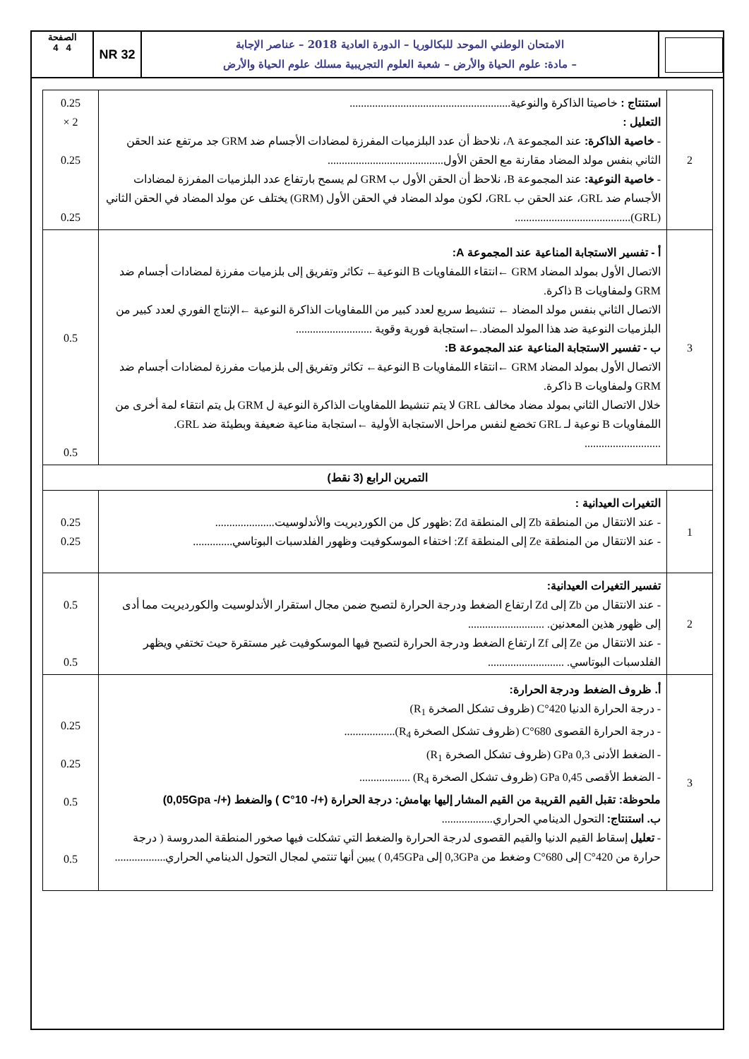الصفحة
4 4
NR 32
الامتحان الوطني الموحد للبكالوريا – الدورة العادية 2018 – عناصر الإجابة
– مادة: علوم الحياة والأرض – شعبة العلوم التجريبية مسلك علوم الحياة والأرض
| 2 | استنتاج : خاصيتا الذاكرة والنوعية......................................................... التعليل : - خاصية الذاكرة: عند المجموعة A، نلاحظ أن عدد البلزميات المفرزة لمضادات الأجسام ضد GRM جد مرتفع عند الحقن الثاني بنفس مولد المضاد مقارنة مع الحقن الأول......................................... - خاصية النوعية: عند المجموعة B، نلاحظ أن الحقن الأول ب GRM لم يسمح بارتفاع عدد البلزميات المفرزة لمضادات الأجسام ضد GRL، عند الحقن ب GRL، لكون مولد المضاد في الحقن الأول (GRM) يختلف عن مولد المضاد في الحقن الثاني (GRL)......................................... | 0.25 × 2 0.25 0.25 |
| 3 | أ - تفسير الاستجابة المناعية عند المجموعة A: الاتصال الأول بمولد المضاد GRM ←انتقاء اللمفاويات B النوعية← تكاثر وتفريق إلى بلزميات مفرزة لمضادات أجسام ضد GRM ولمفاويات B ذاكرة. الاتصال الثاني بنفس مولد المضاد ← تنشيط سريع لعدد كبير من اللمفاويات الذاكرة النوعية ←الإنتاج الفوري لعدد كبير من البلزميات النوعية ضد هذا المولد المضاد.←استجابة فورية وقوية ........................... ب - تفسير الاستجابة المناعية عند المجموعة B: الاتصال الأول بمولد المضاد GRM ←انتقاء اللمفاويات B النوعية← تكاثر وتفريق إلى بلزميات مفرزة لمضادات أجسام ضد GRM ولمفاويات B ذاكرة. خلال الاتصال الثاني بمولد مضاد مخالف GRL لا يتم تنشيط اللمفاويات الذاكرة النوعية ل GRM بل يتم انتقاء لمة أخرى من اللمفاويات B نوعية لـ GRL تخضع لنفس مراحل الاستجابة الأولية ←استجابة مناعية ضعيفة وبطيئة ضد GRL. ........................... | 0.5 0.5 |
| التمرين الرابع (3 نقط) | | |
| 1 | التغيرات العيدانية : - عند الانتقال من المنطقة Zb إلى المنطقة Zd :ظهور كل من الكورديريت والأندلوسيت..................... - عند الانتقال من المنطقة Ze إلى المنطقة Zf: اختفاء الموسكوفيت وظهور الفلدسبات البوتاسي.............. | 0.25 0.25 |
| 2 | تفسير التغيرات العيدانية: - عند الانتقال من Zb إلى Zd ارتفاع الضغط ودرجة الحرارة لتصبح ضمن مجال استقرار الأندلوسيت والكورديريت مما أدى إلى ظهور هذين المعدنين. ........................... - عند الانتقال من Ze إلى Zf ارتفاع الضغط ودرجة الحرارة لتصبح فيها الموسكوفيت غير مستقرة حيث تختفي ويظهر الفلدسبات البوتاسي. ........................... | 0.5 0.5 |
| 3 | أ. ظروف الضغط ودرجة الحرارة: - درجة الحرارة الدنيا 420°C (ظروف تشكل الصخرة R<sub>1</sub>) - درجة الحرارة القصوى 680°C (ظروف تشكل الصخرة R<sub>4</sub>).................. - الضغط الأدنى 0,3 GPa (ظروف تشكل الصخرة R<sub>1</sub>) - الضغط الأقصى 0,45 GPa (ظروف تشكل الصخرة R<sub>4</sub>) .................. ملحوظة: تقبل القيم القريبة من القيم المشار إليها بهامش: درجة الحرارة (+/- 10°C ) والضغط (+/- 0,05Gpa) ب. استنتاج: التحول الدينامي الحراري.................. - تعليل إسقاط القيم الدنيا والقيم القصوى لدرجة الحرارة والضغط التي تشكلت فيها صخور المنطقة المدروسة ( درجة حرارة من 420°C إلى 680°C وضغط من 0,3GPa إلى 0,45GPa ) يبين أنها تنتمي لمجال التحول الدينامي الحراري.................. | 0.25 0.25 0.5 0.5 |